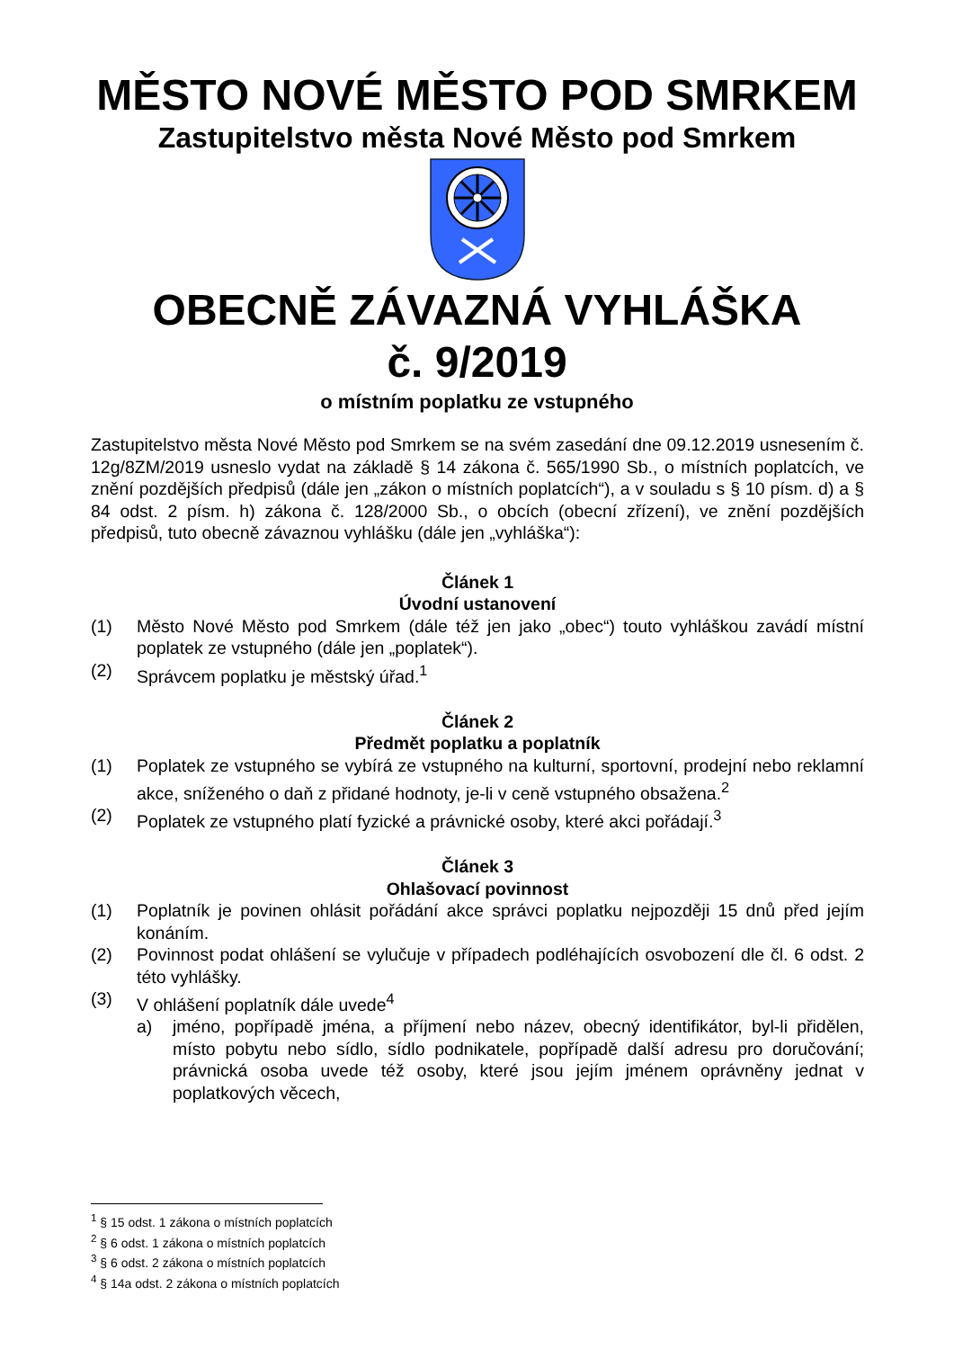MĚSTO NOVÉ MĚSTO POD SMRKEM
Zastupitelstvo města Nové Město pod Smrkem
OBECNĚ ZÁVAZNÁ VYHLÁŠKA
č. 9/2019
o místním poplatku ze vstupného
Zastupitelstvo města Nové Město pod Smrkem se na svém zasedání dne 09.12.2019 usnesením č. 12g/8ZM/2019 usneslo vydat na základě § 14 zákona č. 565/1990 Sb., o místních poplatcích, ve znění pozdějších předpisů (dále jen „zákon o místních poplatcích“), a v souladu s § 10 písm. d) a § 84 odst. 2 písm. h) zákona č. 128/2000 Sb., o obcích (obecní zřízení), ve znění pozdějších předpisů, tuto obecně závaznou vyhlášku (dále jen „vyhláška“):
Článek 1
Úvodní ustanovení
(1) Město Nové Město pod Smrkem (dále též jen jako „obec“) touto vyhláškou zavádí místní poplatek ze vstupného (dále jen „poplatek“).
(2) Správcem poplatku je městský úřad.<sup>1</sup>
Článek 2
Předmět poplatku a poplatník
(1) Poplatek ze vstupného se vybírá ze vstupného na kulturní, sportovní, prodejní nebo reklamní akce, sníženého o daň z přidané hodnoty, je-li v ceně vstupného obsažena.<sup>2</sup>
(2) Poplatek ze vstupného platí fyzické a právnické osoby, které akci pořádají.<sup>3</sup>
Článek 3
Ohlašovací povinnost
(1) Poplatník je povinen ohlásit pořádání akce správci poplatku nejpozději 15 dnů před jejím konáním.
(2) Povinnost podat ohlášení se vylučuje v případech podléhajících osvobození dle čl. 6 odst. 2 této vyhlášky.
(3) V ohlášení poplatník dále uvede<sup>4</sup>
a) jméno, popřípadě jména, a příjmení nebo název, obecný identifikátor, byl-li přidělen, místo pobytu nebo sídlo, sídlo podnikatele, popřípadě další adresu pro doručování; právnická osoba uvede též osoby, které jsou jejím jménem oprávněny jednat v poplatkových věcech,
<sup>1</sup> § 15 odst. 1 zákona o místních poplatcích
<sup>2</sup> § 6 odst. 1 zákona o místních poplatcích
<sup>3</sup> § 6 odst. 2 zákona o místních poplatcích
<sup>4</sup> § 14a odst. 2 zákona o místních poplatcích